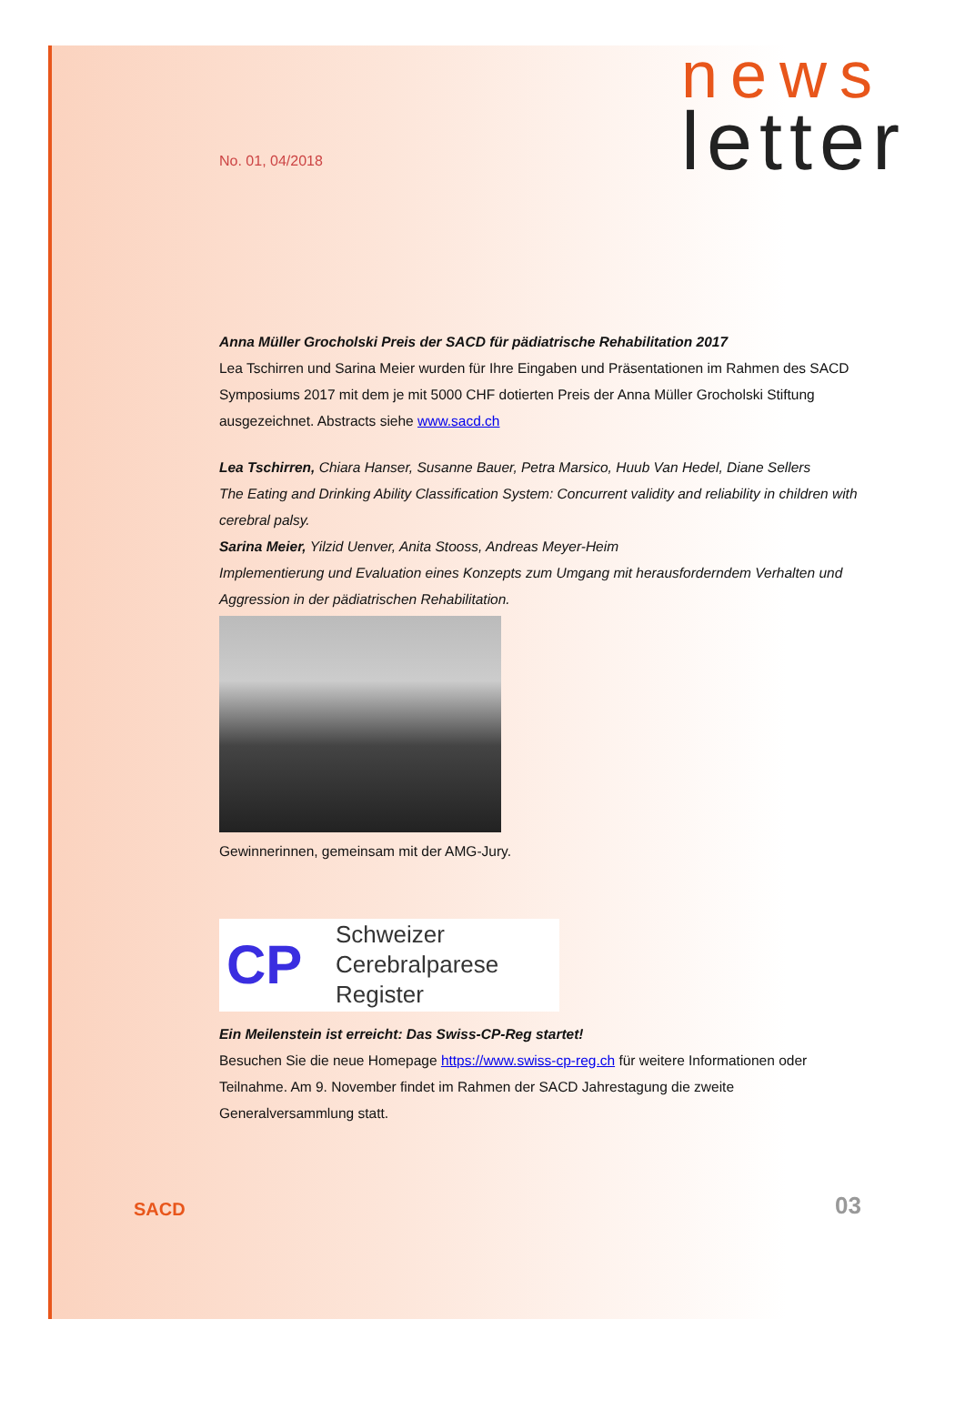No. 01, 04/2018
news
letter
Anna Müller Grocholski Preis der SACD für pädiatrische Rehabilitation 2017
Lea Tschirren und Sarina Meier wurden für Ihre Eingaben und Präsentationen im Rahmen des SACD Symposiums 2017 mit dem je mit 5000 CHF dotierten Preis der Anna Müller Grocholski Stiftung ausgezeichnet. Abstracts siehe www.sacd.ch
Lea Tschirren, Chiara Hanser, Susanne Bauer, Petra Marsico, Huub Van Hedel, Diane Sellers
The Eating and Drinking Ability Classification System: Concurrent validity and reliability in children with cerebral palsy.
Sarina Meier, Yilzid Uenver, Anita Stooss, Andreas Meyer-Heim
Implementierung und Evaluation eines Konzepts zum Umgang mit herausforderndem Verhalten und Aggression in der pädiatrischen Rehabilitation.
Gewinnerinnen, gemeinsam mit der AMG-Jury.
CP
Schweizer
Cerebralparese
Register
Ein Meilenstein ist erreicht: Das Swiss-CP-Reg startet!
Besuchen Sie die neue Homepage https://www.swiss-cp-reg.ch für weitere Informationen oder Teilnahme. Am 9. November findet im Rahmen der SACD Jahrestagung die zweite Generalversammlung statt.
SACD
03